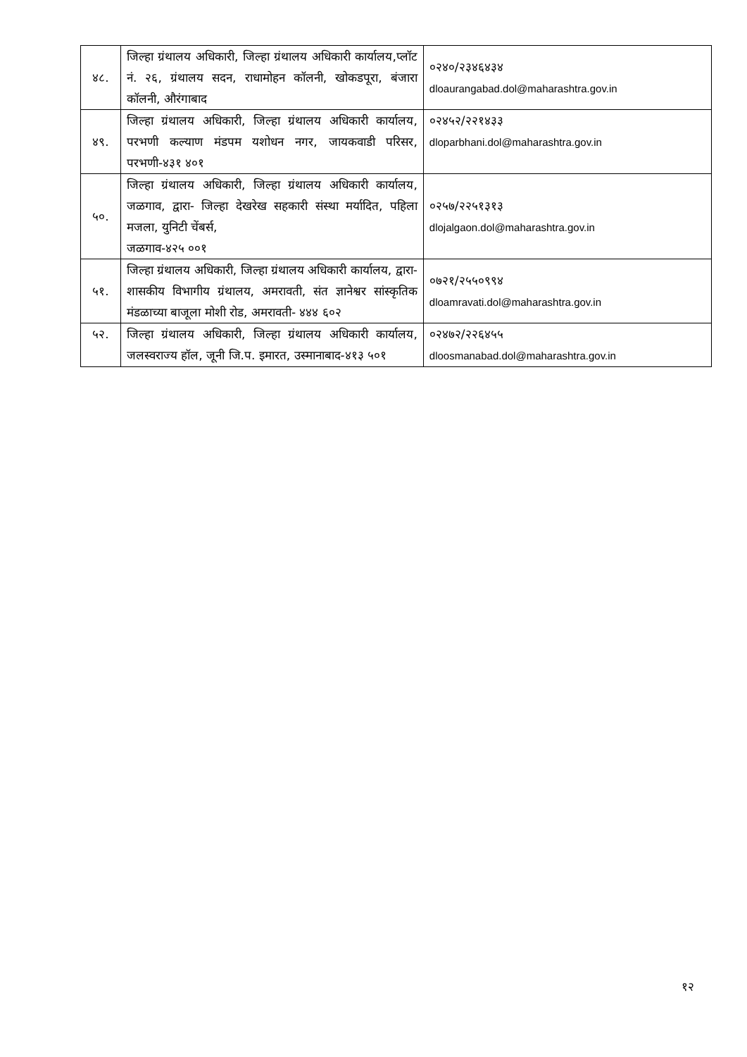| ४८. | जिल्हा ग्रंथालय अधिकारी, जिल्हा ग्रंथालय अधिकारी कार्यालय,प्लॉट नं. २६, ग्रंथालय सदन, राधामोहन कॉलनी, खोकडपूरा, बंजारा कॉलनी, औरंगाबाद | ०२४०/२३४६४३४ dloaurangabad.dol@maharashtra.gov.in |
| ४९. | जिल्हा ग्रंथालय अधिकारी, जिल्हा ग्रंथालय अधिकारी कार्यालय, परभणी कल्याण मंडपम यशोधन नगर, जायकवाडी परिसर, परभणी-४३१ ४०१ | ०२४५२/२२१४३३ dloparbhani.dol@maharashtra.gov.in |
| ५०. | जिल्हा ग्रंथालय अधिकारी, जिल्हा ग्रंथालय अधिकारी कार्यालय, जळगाव, द्वारा- जिल्हा देखरेख सहकारी संस्था मर्यादित, पहिला मजला, युनिटी चेंबर्स, जळगाव-४२५ ००१ | ०२५७/२२५१३१३ dlojalgaon.dol@maharashtra.gov.in |
| ५१. | जिल्हा ग्रंथालय अधिकारी, जिल्हा ग्रंथालय अधिकारी कार्यालय, द्वारा- शासकीय विभागीय ग्रंथालय, अमरावती, संत ज्ञानेश्वर सांस्कृतिक मंडळाच्या बाजूला मोशी रोड, अमरावती- ४४४ ६०२ | ०७२१/२५५०९९४ dloamravati.dol@maharashtra.gov.in |
| ५२. | जिल्हा ग्रंथालय अधिकारी, जिल्हा ग्रंथालय अधिकारी कार्यालय, जलस्वराज्य हॉल, जूनी जि.प. इमारत, उस्मानाबाद-४१३ ५०१ | ०२४७२/२२६४५५ dloosmanabad.dol@maharashtra.gov.in |
१२